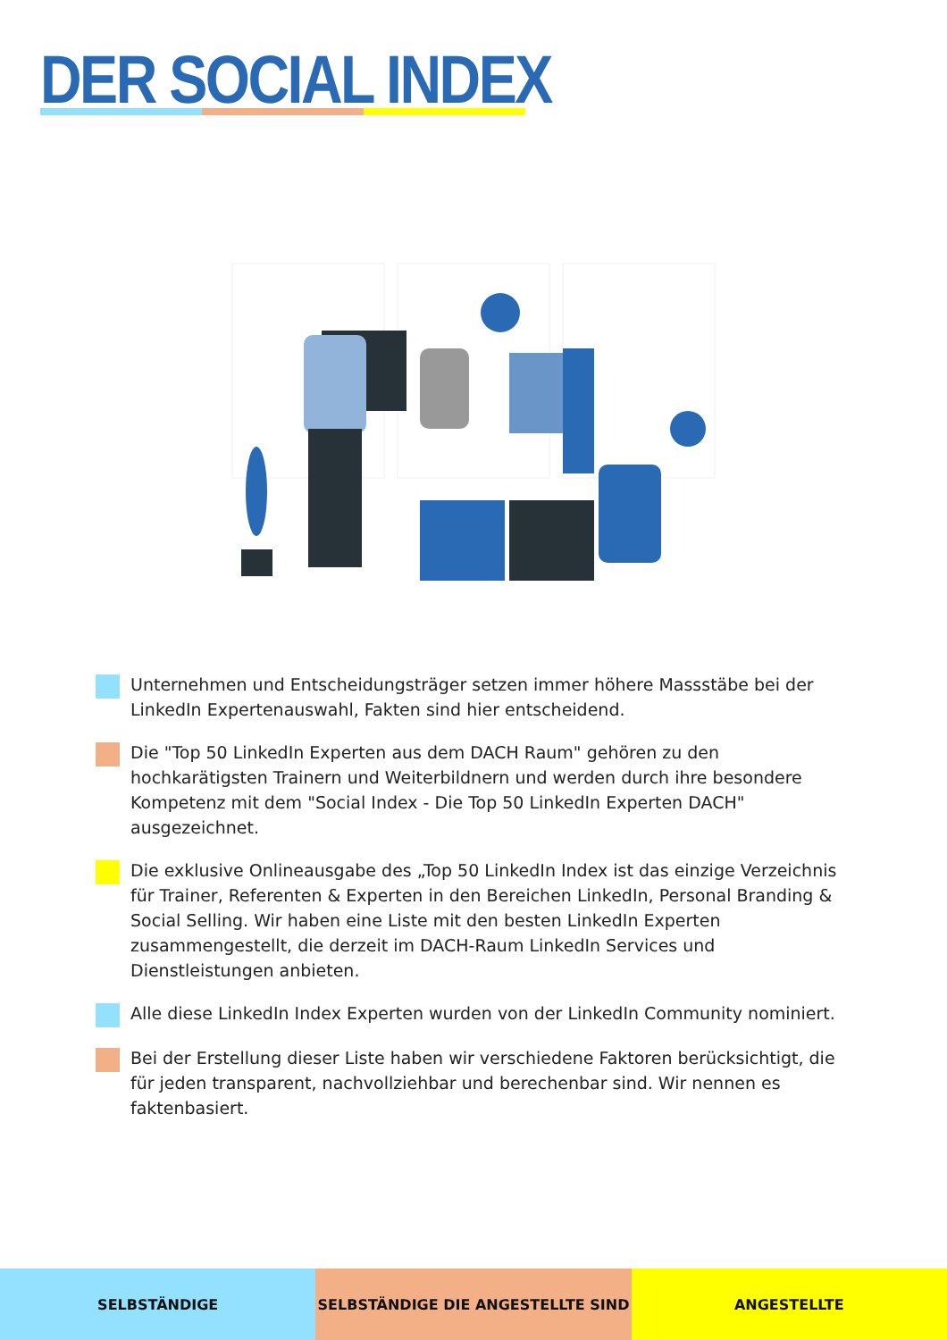DER SOCIAL INDEX
Unternehmen und Entscheidungsträger setzen immer höhere Massstäbe bei der LinkedIn Expertenauswahl, Fakten sind hier entscheidend.
Die "Top 50 LinkedIn Experten aus dem DACH Raum" gehören zu den hochkarätigsten Trainern und Weiterbildnern und werden durch ihre besondere Kompetenz mit dem "Social Index - Die Top 50 LinkedIn Experten DACH" ausgezeichnet.
Die exklusive Onlineausgabe des „Top 50 LinkedIn Index ist das einzige Verzeichnis für Trainer, Referenten & Experten in den Bereichen LinkedIn, Personal Branding & Social Selling. Wir haben eine Liste mit den besten LinkedIn Experten zusammengestellt, die derzeit im DACH-Raum LinkedIn Services und Dienstleistungen anbieten.
Alle diese LinkedIn Index Experten wurden von der LinkedIn Community nominiert.
Bei der Erstellung dieser Liste haben wir verschiedene Faktoren berücksichtigt, die für jeden transparent, nachvollziehbar und berechenbar sind. Wir nennen es faktenbasiert.
SELBSTÄNDIGE SELBSTÄNDIGE DIE ANGESTELLTE SIND
ANGESTELLTE